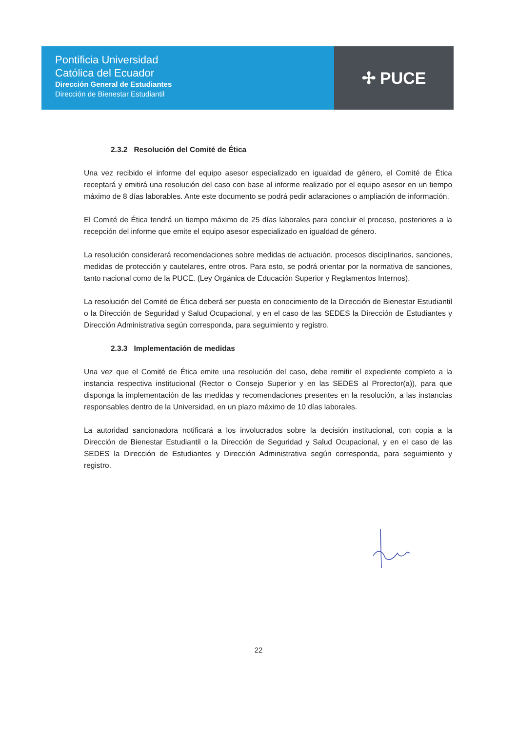Pontificia Universidad
Católica del Ecuador
Dirección General de Estudiantes
Dirección de Bienestar Estudiantil
✢ PUCE
2.3.2 Resolución del Comité de Ética
Una vez recibido el informe del equipo asesor especializado en igualdad de género, el Comité de Ética receptará y emitirá una resolución del caso con base al informe realizado por el equipo asesor en un tiempo máximo de 8 días laborables. Ante este documento se podrá pedir aclaraciones o ampliación de información.
El Comité de Ética tendrá un tiempo máximo de 25 días laborales para concluir el proceso, posteriores a la recepción del informe que emite el equipo asesor especializado en igualdad de género.
La resolución considerará recomendaciones sobre medidas de actuación, procesos disciplinarios, sanciones, medidas de protección y cautelares, entre otros. Para esto, se podrá orientar por la normativa de sanciones, tanto nacional como de la PUCE. (Ley Orgánica de Educación Superior y Reglamentos Internos).
La resolución del Comité de Ética deberá ser puesta en conocimiento de la Dirección de Bienestar Estudiantil o la Dirección de Seguridad y Salud Ocupacional, y en el caso de las SEDES la Dirección de Estudiantes y Dirección Administrativa según corresponda, para seguimiento y registro.
2.3.3 Implementación de medidas
Una vez que el Comité de Ética emite una resolución del caso, debe remitir el expediente completo a la instancia respectiva institucional (Rector o Consejo Superior y en las SEDES al Prorector(a)), para que disponga la implementación de las medidas y recomendaciones presentes en la resolución, a las instancias responsables dentro de la Universidad, en un plazo máximo de 10 días laborales.
La autoridad sancionadora notificará a los involucrados sobre la decisión institucional, con copia a la Dirección de Bienestar Estudiantil o la Dirección de Seguridad y Salud Ocupacional, y en el caso de las SEDES la Dirección de Estudiantes y Dirección Administrativa según corresponda, para seguimiento y registro.
22